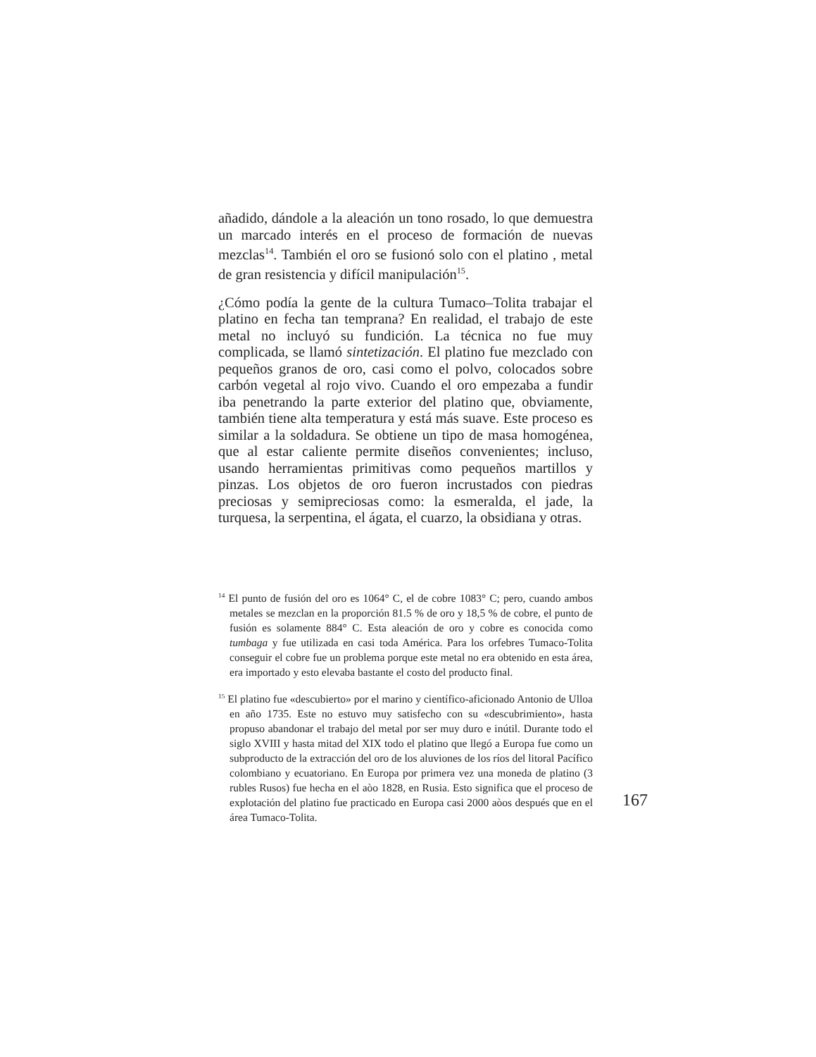añadido, dándole a la aleación un tono rosado, lo que demuestra un marcado interés en el proceso de formación de nuevas mezclas<sup>14</sup>. También el oro se fusionó solo con el platino , metal de gran resistencia y difícil manipulación<sup>15</sup>.
¿Cómo podía la gente de la cultura Tumaco–Tolita trabajar el platino en fecha tan temprana? En realidad, el trabajo de este metal no incluyó su fundición. La técnica no fue muy complicada, se llamó sintetización. El platino fue mezclado con pequeños granos de oro, casi como el polvo, colocados sobre carbón vegetal al rojo vivo. Cuando el oro empezaba a fundir iba penetrando la parte exterior del platino que, obviamente, también tiene alta temperatura y está más suave. Este proceso es similar a la soldadura. Se obtiene un tipo de masa homogénea, que al estar caliente permite diseños convenientes; incluso, usando herramientas primitivas como pequeños martillos y pinzas. Los objetos de oro fueron incrustados con piedras preciosas y semipreciosas como: la esmeralda, el jade, la turquesa, la serpentina, el ágata, el cuarzo, la obsidiana y otras.
<sup>14</sup> El punto de fusión del oro es 1064° C, el de cobre 1083° C; pero, cuando ambos metales se mezclan en la proporción 81.5 % de oro y 18,5 % de cobre, el punto de fusión es solamente 884° C. Esta aleación de oro y cobre es conocida como tumbaga y fue utilizada en casi toda América. Para los orfebres Tumaco-Tolita conseguir el cobre fue un problema porque este metal no era obtenido en esta área, era importado y esto elevaba bastante el costo del producto final.
<sup>15</sup> El platino fue «descubierto» por el marino y científico-aficionado Antonio de Ulloa en año 1735. Este no estuvo muy satisfecho con su «descubrimiento», hasta propuso abandonar el trabajo del metal por ser muy duro e inútil. Durante todo el siglo XVIII y hasta mitad del XIX todo el platino que llegó a Europa fue como un subproducto de la extracción del oro de los aluviones de los ríos del litoral Pacífico colombiano y ecuatoriano. En Europa por primera vez una moneda de platino (3 rubles Rusos) fue hecha en el aòo 1828, en Rusia. Esto significa que el proceso de explotación del platino fue practicado en Europa casi 2000 aòos después que en el área Tumaco-Tolita.
167